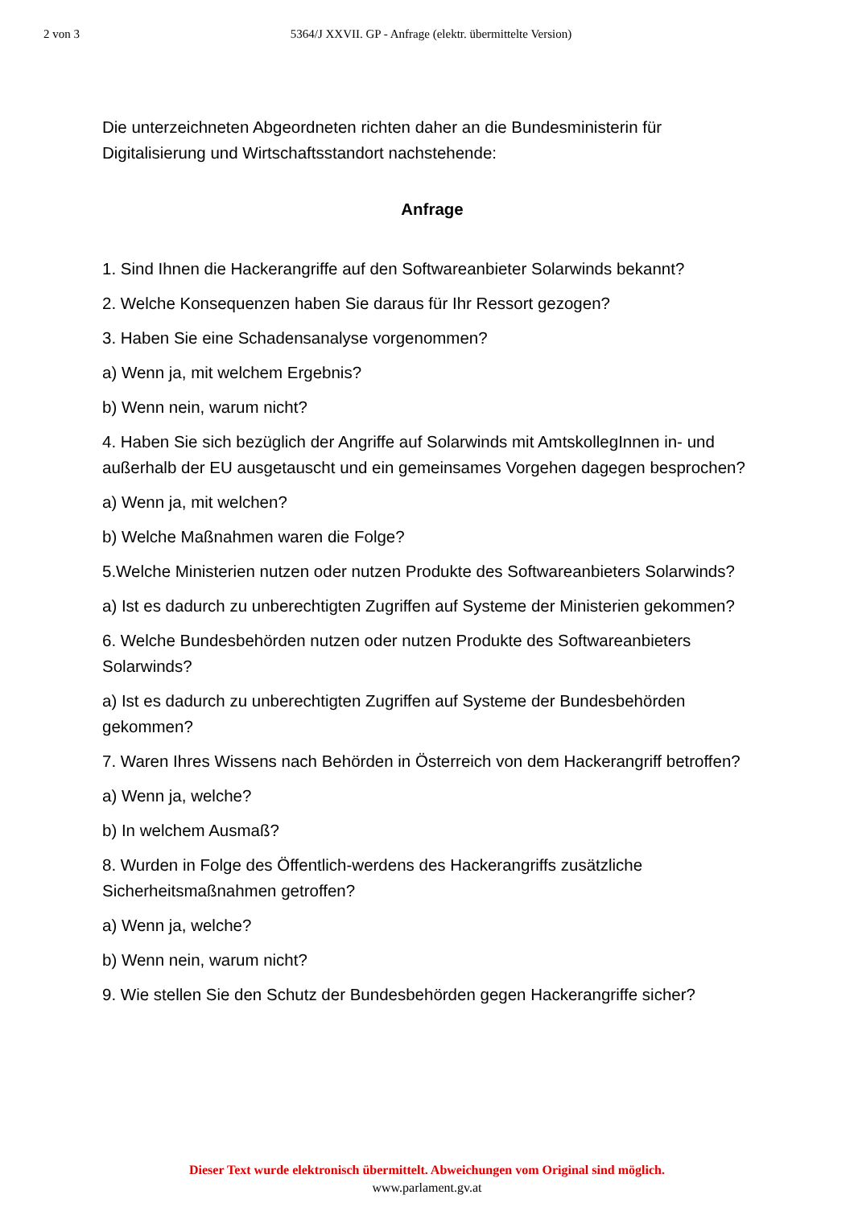2 von 3 5364/J XXVII. GP - Anfrage (elektr. übermittelte Version)
Die unterzeichneten Abgeordneten richten daher an die Bundesministerin für Digitalisierung und Wirtschaftsstandort nachstehende:
Anfrage
1. Sind Ihnen die Hackerangriffe auf den Softwareanbieter Solarwinds bekannt?
2. Welche Konsequenzen haben Sie daraus für Ihr Ressort gezogen?
3. Haben Sie eine Schadensanalyse vorgenommen?
a) Wenn ja, mit welchem Ergebnis?
b) Wenn nein, warum nicht?
4. Haben Sie sich bezüglich der Angriffe auf Solarwinds mit AmtskollegInnen in- und außerhalb der EU ausgetauscht und ein gemeinsames Vorgehen dagegen besprochen?
a) Wenn ja, mit welchen?
b) Welche Maßnahmen waren die Folge?
5.Welche Ministerien nutzen oder nutzen Produkte des Softwareanbieters Solarwinds?
a) Ist es dadurch zu unberechtigten Zugriffen auf Systeme der Ministerien gekommen?
6. Welche Bundesbehörden nutzen oder nutzen Produkte des Softwareanbieters Solarwinds?
a) Ist es dadurch zu unberechtigten Zugriffen auf Systeme der Bundesbehörden gekommen?
7. Waren Ihres Wissens nach Behörden in Österreich von dem Hackerangriff betroffen?
a) Wenn ja, welche?
b) In welchem Ausmaß?
8. Wurden in Folge des Öffentlich-werdens des Hackerangriffs zusätzliche Sicherheitsmaßnahmen getroffen?
a) Wenn ja, welche?
b) Wenn nein, warum nicht?
9. Wie stellen Sie den Schutz der Bundesbehörden gegen Hackerangriffe sicher?
Dieser Text wurde elektronisch übermittelt. Abweichungen vom Original sind möglich.
www.parlament.gv.at